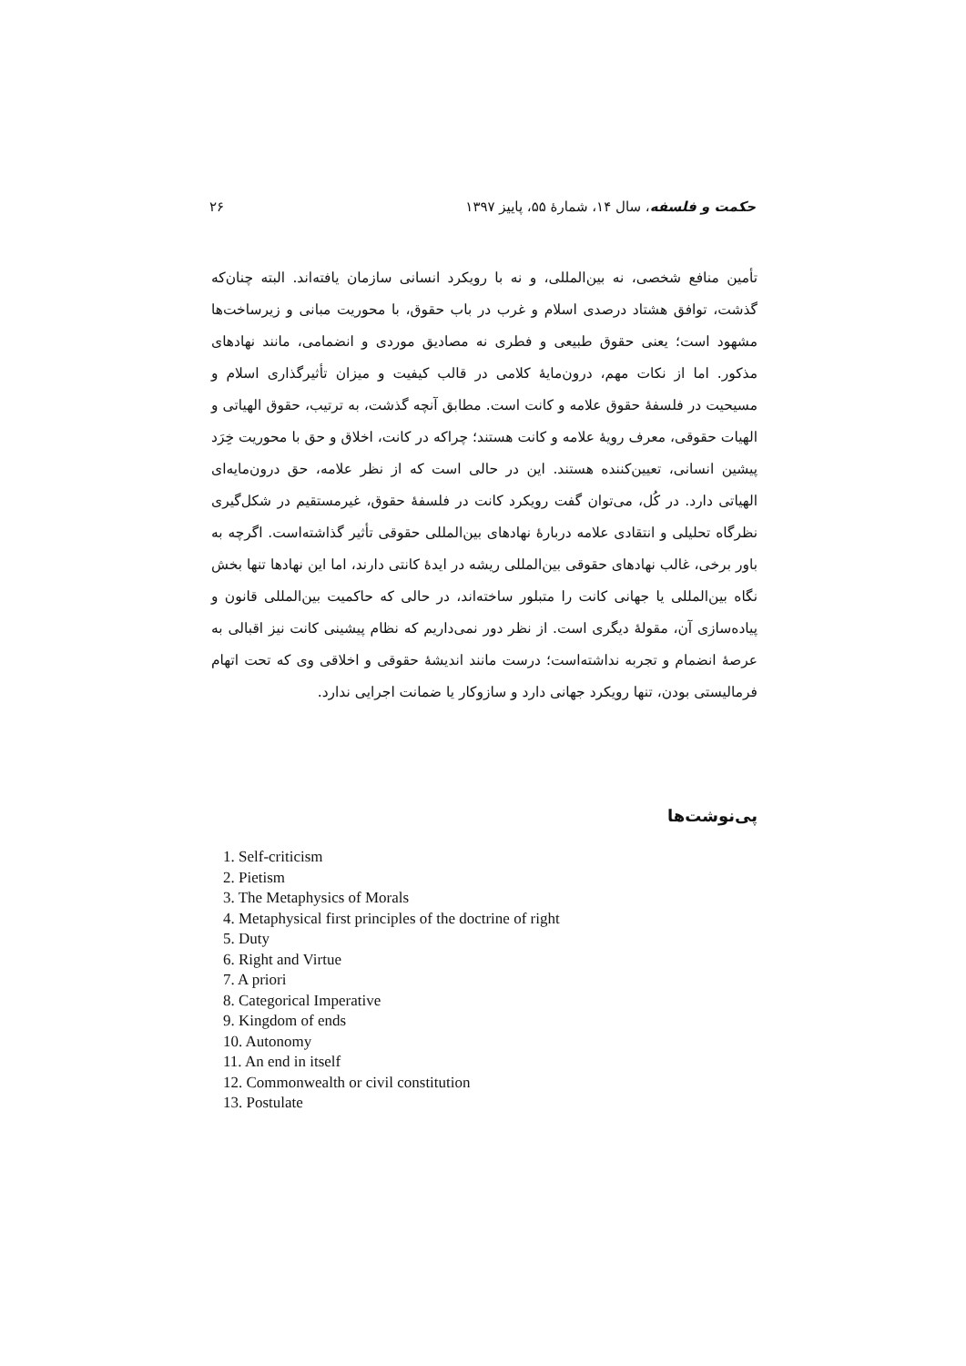حکمت و فلسفه، سال ۱۴، شمارهٔ ۵۵، پاییز ۱۳۹۷ ۲۶
تأمین منافع شخصی، نه بین‌المللی، و نه با رویکرد انسانی سازمان یافته‌اند. البته چنان‌که گذشت، توافق هشتاد درصدی اسلام و غرب در باب حقوق، با محوریت مبانی و زیرساخت‌ها مشهود است؛ یعنی حقوق طبیعی و فطری نه مصادیق موردی و انضمامی، مانند نهادهای مذکور. اما از نکات مهم، درون‌مایهٔ کلامی در قالب کیفیت و میزان تأثیرگذاری اسلام و مسیحیت در فلسفهٔ حقوق علامه و کانت است. مطابق آنچه گذشت، به ترتیب، حقوق الهیاتی و الهیات حقوقی، معرف رویهٔ علامه و کانت هستند؛ چراکه در کانت، اخلاق و حق با محوریت خِرَد پیشین انسانی، تعیین‌کننده هستند. این در حالی است که از نظر علامه، حق درون‌مایه‌ای الهیاتی دارد. در کُل، می‌توان گفت رویکرد کانت در فلسفهٔ حقوق، غیرمستقیم در شکل‌گیری نظرگاه تحلیلی و انتقادی علامه دربارهٔ نهادهای بین‌المللی حقوقی تأثیر گذاشته‌است. اگرچه به باور برخی، غالب نهادهای حقوقی بین‌المللی ریشه در ایدهٔ کانتی دارند، اما این نهادها تنها بخش نگاه بین‌المللی یا جهانی کانت را متبلور ساخته‌اند، در حالی که حاکمیت بین‌المللی قانون و پیاده‌سازی آن، مقولهٔ دیگری است. از نظر دور نمی‌داریم که نظام پیشینی کانت نیز اقبالی به عرصهٔ انضمام و تجربه نداشته‌است؛ درست مانند اندیشهٔ حقوقی و اخلاقی وی که تحت اتهام فرمالیستی بودن، تنها رویکرد جهانی دارد و سازوکار یا ضمانت اجرایی ندارد.
پی‌نوشت‌ها
1. Self-criticism
2. Pietism
3. The Metaphysics of Morals
4. Metaphysical first principles of the doctrine of right
5. Duty
6. Right and Virtue
7. A priori
8. Categorical Imperative
9. Kingdom of ends
10. Autonomy
11. An end in itself
12. Commonwealth or civil constitution
13. Postulate